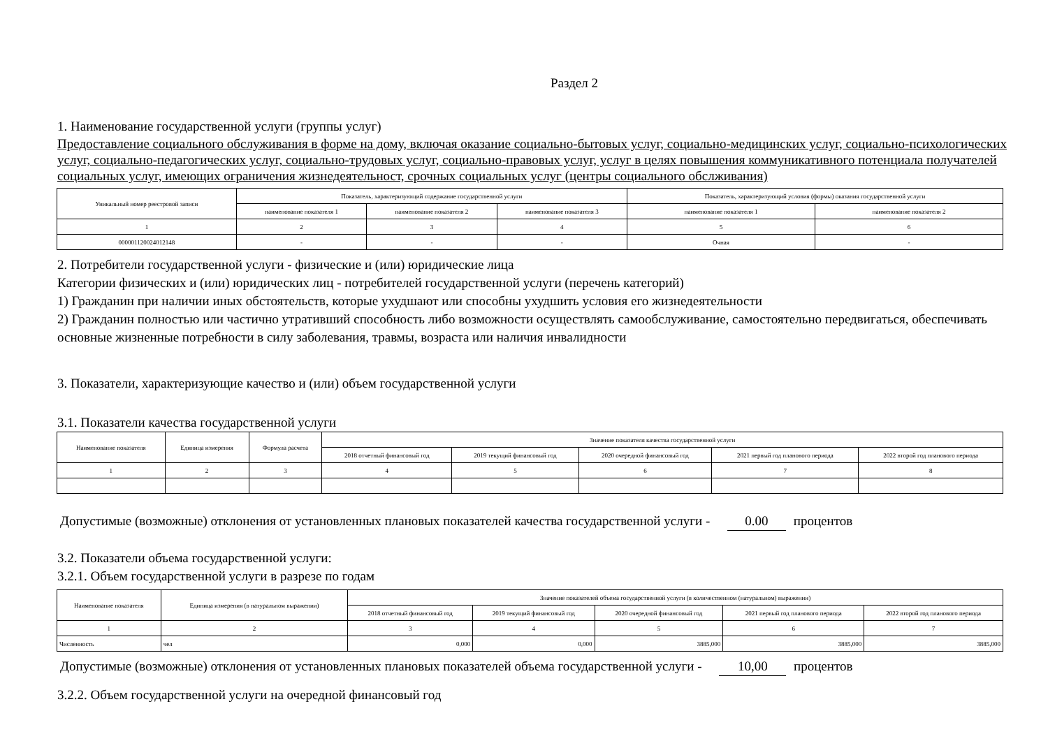Раздел 2
1. Наименование государственной услуги (группы услуг)
Предоставление социального обслуживания в форме на дому, включая оказание социально-бытовых услуг, социально-медицинских услуг, социально-психологических услуг, социально-педагогических услуг, социально-трудовых услуг, социально-правовых услуг, услуг в целях повышения коммуникативного потенциала получателей социальных услуг, имеющих ограничения жизнедеятельност, срочных социальных услуг (центры социального обслживания)
| Уникальный номер реестровой записи | Показатель, характеризующий содержание государственной услуги | | | Показатель, характеризующий условия (формы) оказания государственной услуги | |
| --- | --- | --- | --- | --- | --- |
| | наименование показателя 1 | наименование показателя 2 | наименование показателя 3 | наименование показателя 1 | наименование показателя 2 |
| 1 | 2 | 3 | 4 | 5 | 6 |
| 000001120024012148 | - | - | - | Очная | - |
2. Потребители государственной услуги - физические и (или) юридические лица
Категории физических и (или) юридических лиц - потребителей государственной услуги (перечень категорий)
1) Гражданин при наличии иных обстоятельств, которые ухудшают или способны ухудшить условия его жизнедеятельности
2) Гражданин полностью или частично утративший способность либо возможности осуществлять самообслуживание, самостоятельно передвигаться, обеспечивать основные жизненные потребности в силу заболевания, травмы, возраста или наличия инвалидности
3. Показатели, характеризующие качество и (или) объем государственной услуги
3.1. Показатели качества государственной услуги
| Наименование показателя | Единица измерения | Формула расчета | Значение показателя качества государственной услуги | | | | |
| --- | --- | --- | --- | --- | --- | --- | --- |
| | | | 2018 отчетный финансовый год | 2019 текущий финансовый год | 2020 очередной финансовый год | 2021 первый год планового периода | 2022 второй год планового периода |
| 1 | 2 | 3 | 4 | 5 | 6 | 7 | 8 |
Допустимые (возможные) отклонения от установленных плановых показателей качества государственной услуги - 0.00 процентов
3.2. Показатели объема государственной услуги:
3.2.1. Объем государственной услуги в разрезе по годам
| Наименование показателя | Единица измерения (в натуральном выражении) | Значение показателей объема государственной услуги (в количественном (натуральном) выражении) | | | | |
| --- | --- | --- | --- | --- | --- | --- |
| | | 2018 отчетный финансовый год | 2019 текущий финансовый год | 2020 очередной финансовый год | 2021 первый год планового периода | 2022 второй год планового периода |
| 1 | 2 | 3 | 4 | 5 | 6 | 7 |
| Численность | чел | 0,000 | 0,000 | 3885,000 | 3885,000 | 3885,000 |
Допустимые (возможные) отклонения от установленных плановых показателей объема государственной услуги - 10,00 процентов
3.2.2. Объем государственной услуги на очередной финансовый год